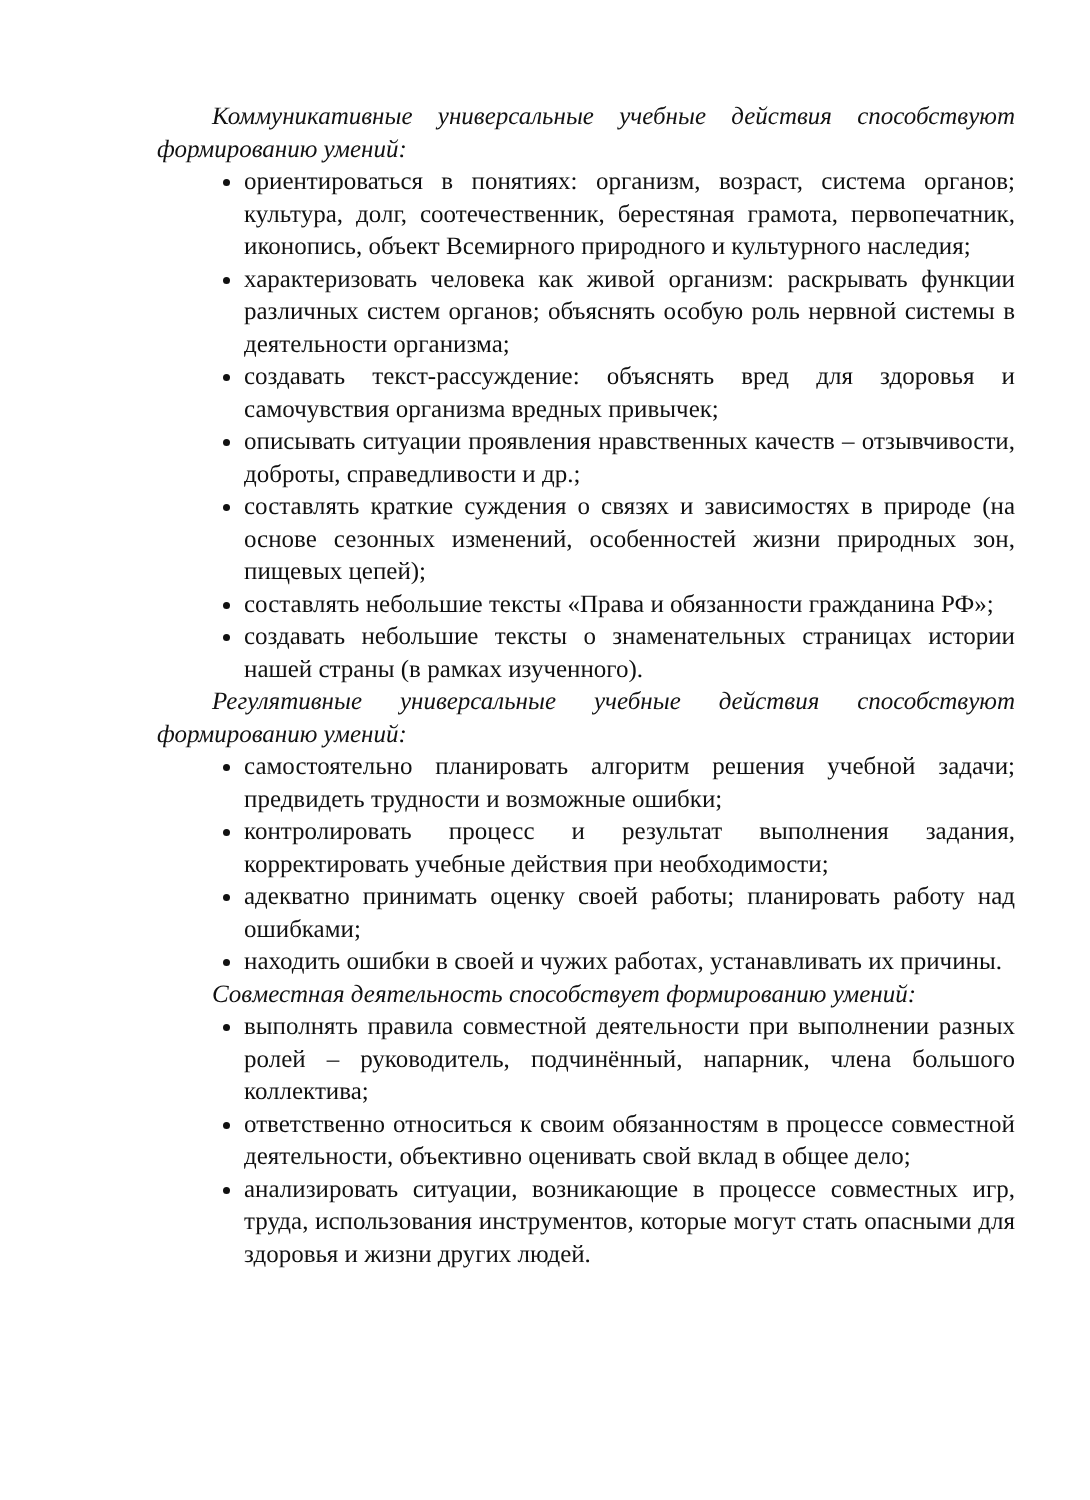Коммуникативные универсальные учебные действия способствуют формированию умений:
ориентироваться в понятиях: организм, возраст, система органов; культура, долг, соотечественник, берестяная грамота, первопечатник, иконопись, объект Всемирного природного и культурного наследия;
характеризовать человека как живой организм: раскрывать функции различных систем органов; объяснять особую роль нервной системы в деятельности организма;
создавать текст-рассуждение: объяснять вред для здоровья и самочувствия организма вредных привычек;
описывать ситуации проявления нравственных качеств – отзывчивости, доброты, справедливости и др.;
составлять краткие суждения о связях и зависимостях в природе (на основе сезонных изменений, особенностей жизни природных зон, пищевых цепей);
составлять небольшие тексты «Права и обязанности гражданина РФ»;
создавать небольшие тексты о знаменательных страницах истории нашей страны (в рамках изученного).
Регулятивные универсальные учебные действия способствуют формированию умений:
самостоятельно планировать алгоритм решения учебной задачи; предвидеть трудности и возможные ошибки;
контролировать процесс и результат выполнения задания, корректировать учебные действия при необходимости;
адекватно принимать оценку своей работы; планировать работу над ошибками;
находить ошибки в своей и чужих работах, устанавливать их причины.
Совместная деятельность способствует формированию умений:
выполнять правила совместной деятельности при выполнении разных ролей – руководитель, подчинённый, напарник, члена большого коллектива;
ответственно относиться к своим обязанностям в процессе совместной деятельности, объективно оценивать свой вклад в общее дело;
анализировать ситуации, возникающие в процессе совместных игр, труда, использования инструментов, которые могут стать опасными для здоровья и жизни других людей.